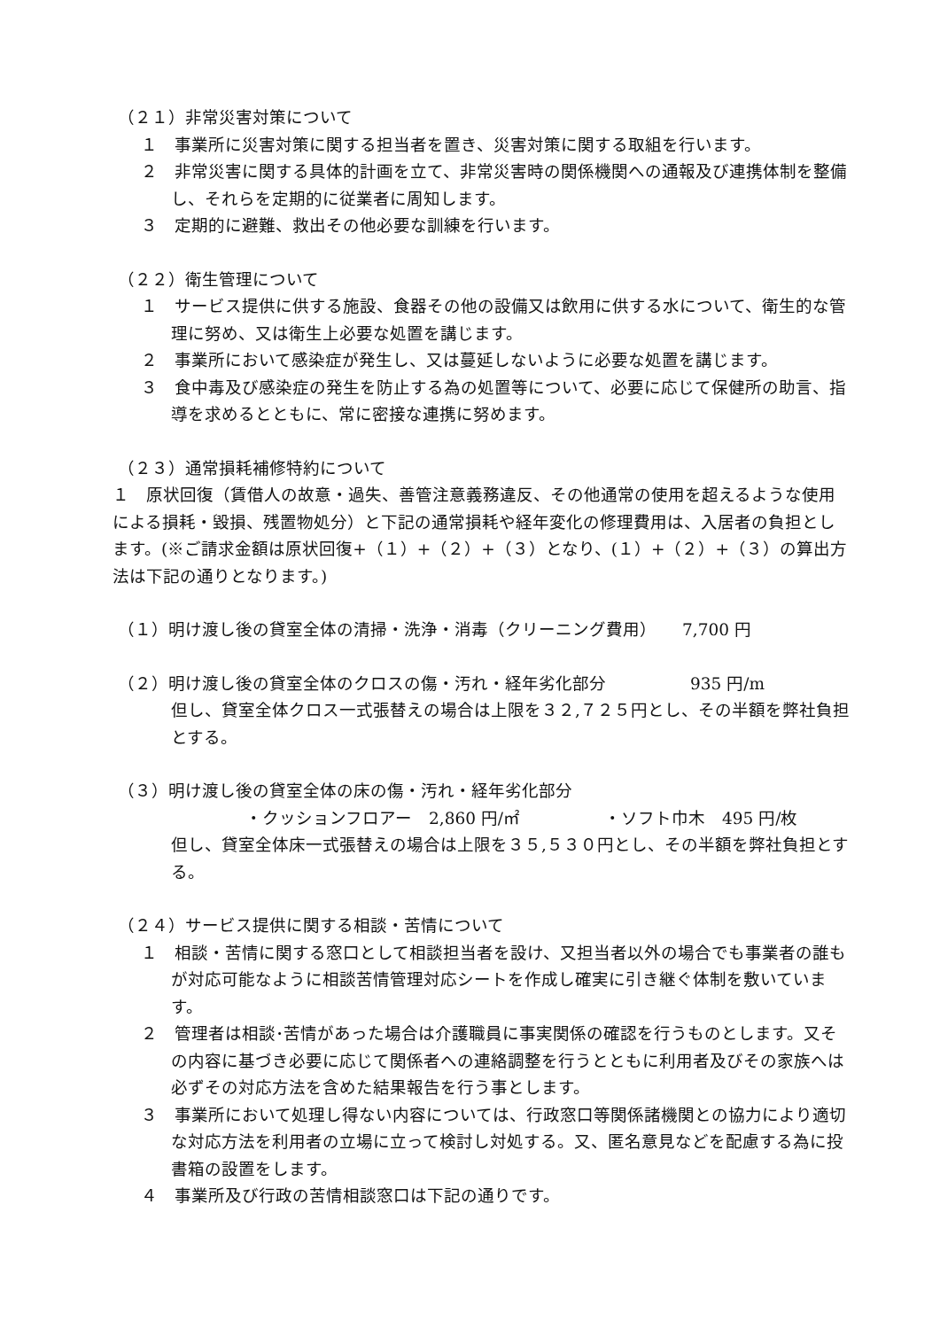（２１）非常災害対策について
１　事業所に災害対策に関する担当者を置き、災害対策に関する取組を行います。
２　非常災害に関する具体的計画を立て、非常災害時の関係機関への通報及び連携体制を整備し、それらを定期的に従業者に周知します。
３　定期的に避難、救出その他必要な訓練を行います。
（２２）衛生管理について
１　サービス提供に供する施設、食器その他の設備又は飲用に供する水について、衛生的な管理に努め、又は衛生上必要な処置を講じます。
２　事業所において感染症が発生し、又は蔓延しないように必要な処置を講じます。
３　食中毒及び感染症の発生を防止する為の処置等について、必要に応じて保健所の助言、指導を求めるとともに、常に密接な連携に努めます。
（２３）通常損耗補修特約について
１　原状回復（賃借人の故意・過失、善管注意義務違反、その他通常の使用を超えるような使用による損耗・毀損、残置物処分）と下記の通常損耗や経年変化の修理費用は、入居者の負担とします。(※ご請求金額は原状回復+（１）+（２）+（３）となり、(１）+（２）+（３）の算出方法は下記の通りとなります。)
（１）明け渡し後の貸室全体の清掃・洗浄・消毒（クリーニング費用）　　7,700 円
（２）明け渡し後の貸室全体のクロスの傷・汚れ・経年劣化部分　　　　　935 円/m
但し、貸室全体クロス一式張替えの場合は上限を３２,７２５円とし、その半額を弊社負担とする。
（３）明け渡し後の貸室全体の床の傷・汚れ・経年劣化部分
・クッションフロアー　2,860 円/㎡　　　　　・ソフト巾木　495 円/枚
但し、貸室全体床一式張替えの場合は上限を３５,５３０円とし、その半額を弊社負担とする。
（２４）サービス提供に関する相談・苦情について
１　相談・苦情に関する窓口として相談担当者を設け、又担当者以外の場合でも事業者の誰もが対応可能なように相談苦情管理対応シートを作成し確実に引き継ぐ体制を敷いています。
２　管理者は相談･苦情があった場合は介護職員に事実関係の確認を行うものとします。又その内容に基づき必要に応じて関係者への連絡調整を行うとともに利用者及びその家族へは必ずその対応方法を含めた結果報告を行う事とします。
３　事業所において処理し得ない内容については、行政窓口等関係諸機関との協力により適切な対応方法を利用者の立場に立って検討し対処する。又、匿名意見などを配慮する為に投書箱の設置をします。
４　事業所及び行政の苦情相談窓口は下記の通りです。